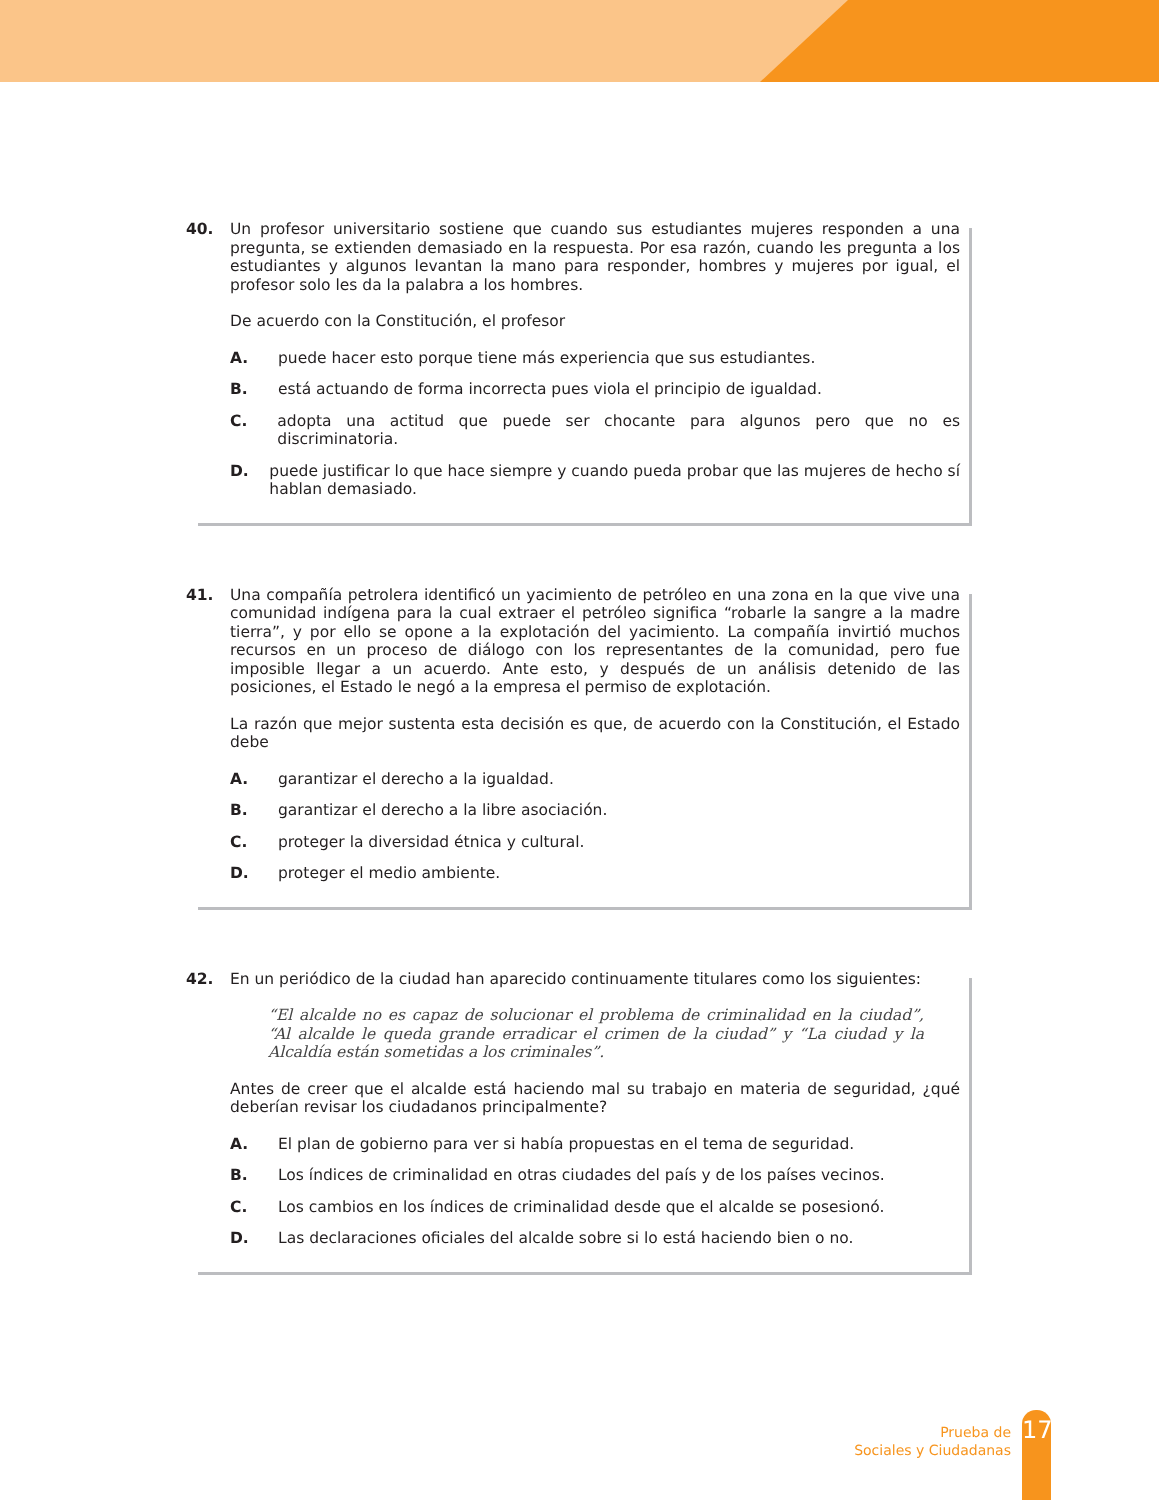40. Un profesor universitario sostiene que cuando sus estudiantes mujeres responden a una pregunta, se extienden demasiado en la respuesta. Por esa razón, cuando les pregunta a los estudiantes y algunos levantan la mano para responder, hombres y mujeres por igual, el profesor solo les da la palabra a los hombres.
De acuerdo con la Constitución, el profesor
A. puede hacer esto porque tiene más experiencia que sus estudiantes.
B. está actuando de forma incorrecta pues viola el principio de igualdad.
C. adopta una actitud que puede ser chocante para algunos pero que no es discriminatoria.
D. puede justificar lo que hace siempre y cuando pueda probar que las mujeres de hecho sí hablan demasiado.
41. Una compañía petrolera identificó un yacimiento de petróleo en una zona en la que vive una comunidad indígena para la cual extraer el petróleo significa “robarle la sangre a la madre tierra”, y por ello se opone a la explotación del yacimiento. La compañía invirtió muchos recursos en un proceso de diálogo con los representantes de la comunidad, pero fue imposible llegar a un acuerdo. Ante esto, y después de un análisis detenido de las posiciones, el Estado le negó a la empresa el permiso de explotación.
La razón que mejor sustenta esta decisión es que, de acuerdo con la Constitución, el Estado debe
A. garantizar el derecho a la igualdad.
B. garantizar el derecho a la libre asociación.
C. proteger la diversidad étnica y cultural.
D. proteger el medio ambiente.
42. En un periódico de la ciudad han aparecido continuamente titulares como los siguientes:
“El alcalde no es capaz de solucionar el problema de criminalidad en la ciudad”, “Al alcalde le queda grande erradicar el crimen de la ciudad” y “La ciudad y la Alcaldía están sometidas a los criminales”.
Antes de creer que el alcalde está haciendo mal su trabajo en materia de seguridad, ¿qué debe­rían revisar los ciudadanos principalmente?
A. El plan de gobierno para ver si había propuestas en el tema de seguridad.
B. Los índices de criminalidad en otras ciudades del país y de los países vecinos.
C. Los cambios en los índices de criminalidad desde que el alcalde se posesionó.
D. Las declaraciones oficiales del alcalde sobre si lo está haciendo bien o no.
Prueba de
Sociales y Ciudadanas
17